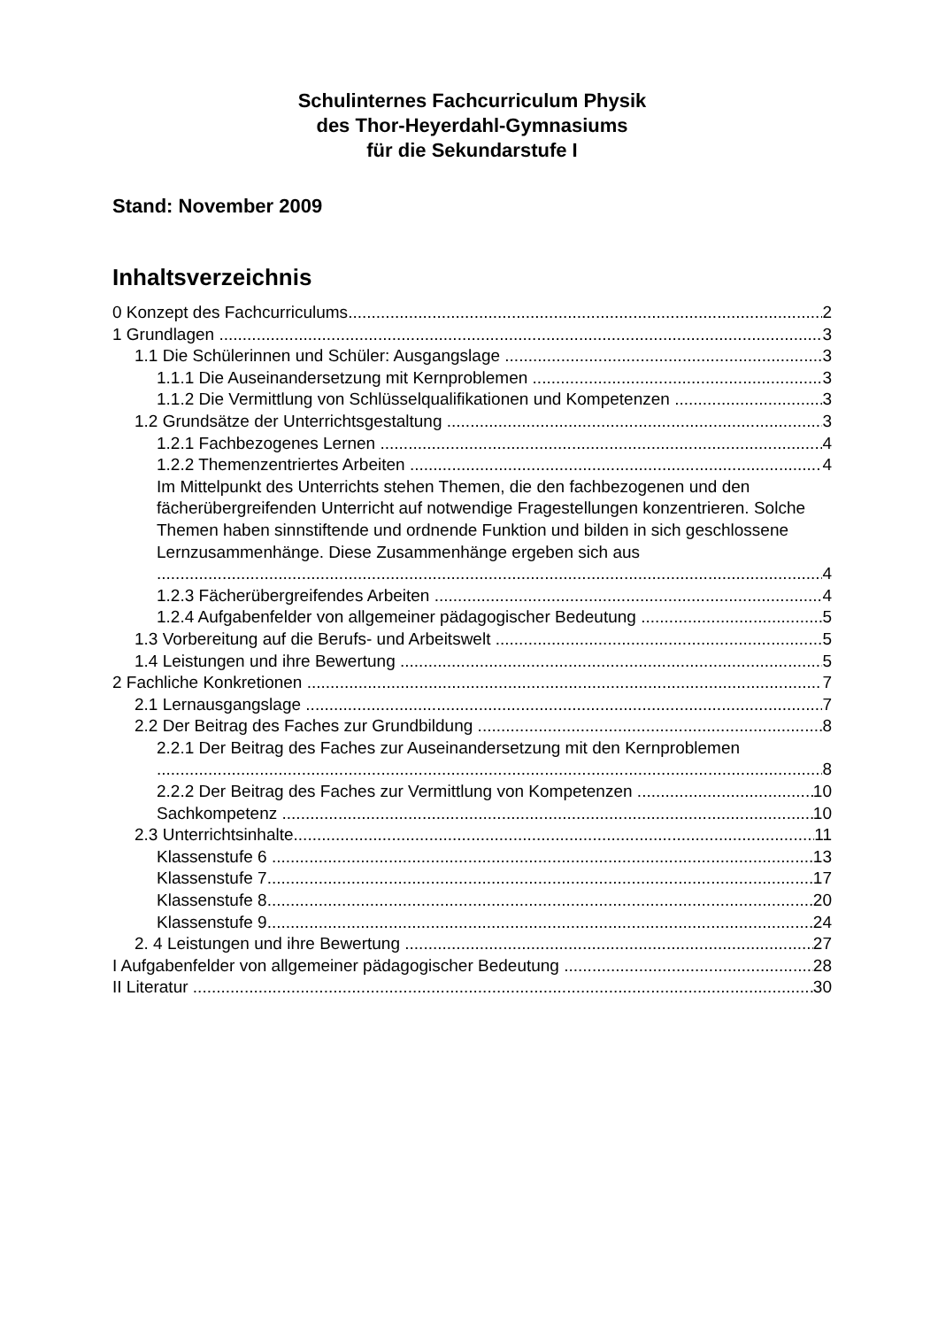Schulinternes Fachcurriculum Physik
des Thor-Heyerdahl-Gymnasiums
für die Sekundarstufe I
Stand: November 2009
Inhaltsverzeichnis
0 Konzept des Fachcurriculums 2
1 Grundlagen 3
1.1 Die Schülerinnen und Schüler: Ausgangslage 3
1.1.1 Die Auseinandersetzung mit Kernproblemen 3
1.1.2 Die Vermittlung von Schlüsselqualifikationen und Kompetenzen 3
1.2 Grundsätze der Unterrichtsgestaltung 3
1.2.1 Fachbezogenes Lernen 4
1.2.2 Themenzentriertes Arbeiten 4
Im Mittelpunkt des Unterrichts stehen Themen, die den fachbezogenen und den fächerübergreifenden Unterricht auf notwendige Fragestellungen konzentrieren. Solche Themen haben sinnstiftende und ordnende Funktion und bilden in sich geschlossene Lernzusammenhänge. Diese Zusammenhänge ergeben sich aus
4
1.2.3 Fächerübergreifendes Arbeiten 4
1.2.4 Aufgabenfelder von allgemeiner pädagogischer Bedeutung 5
1.3 Vorbereitung auf die Berufs- und Arbeitswelt 5
1.4 Leistungen und ihre Bewertung 5
2 Fachliche Konkretionen 7
2.1 Lernausgangslage 7
2.2 Der Beitrag des Faches zur Grundbildung 8
2.2.1 Der Beitrag des Faches zur Auseinandersetzung mit den Kernproblemen
8
2.2.2 Der Beitrag des Faches zur Vermittlung von Kompetenzen 10
Sachkompetenz 10
2.3 Unterrichtsinhalte 11
Klassenstufe 6 13
Klassenstufe 7 17
Klassenstufe 8 20
Klassenstufe 9 24
2. 4 Leistungen und ihre Bewertung 27
I Aufgabenfelder von allgemeiner pädagogischer Bedeutung 28
II Literatur 30